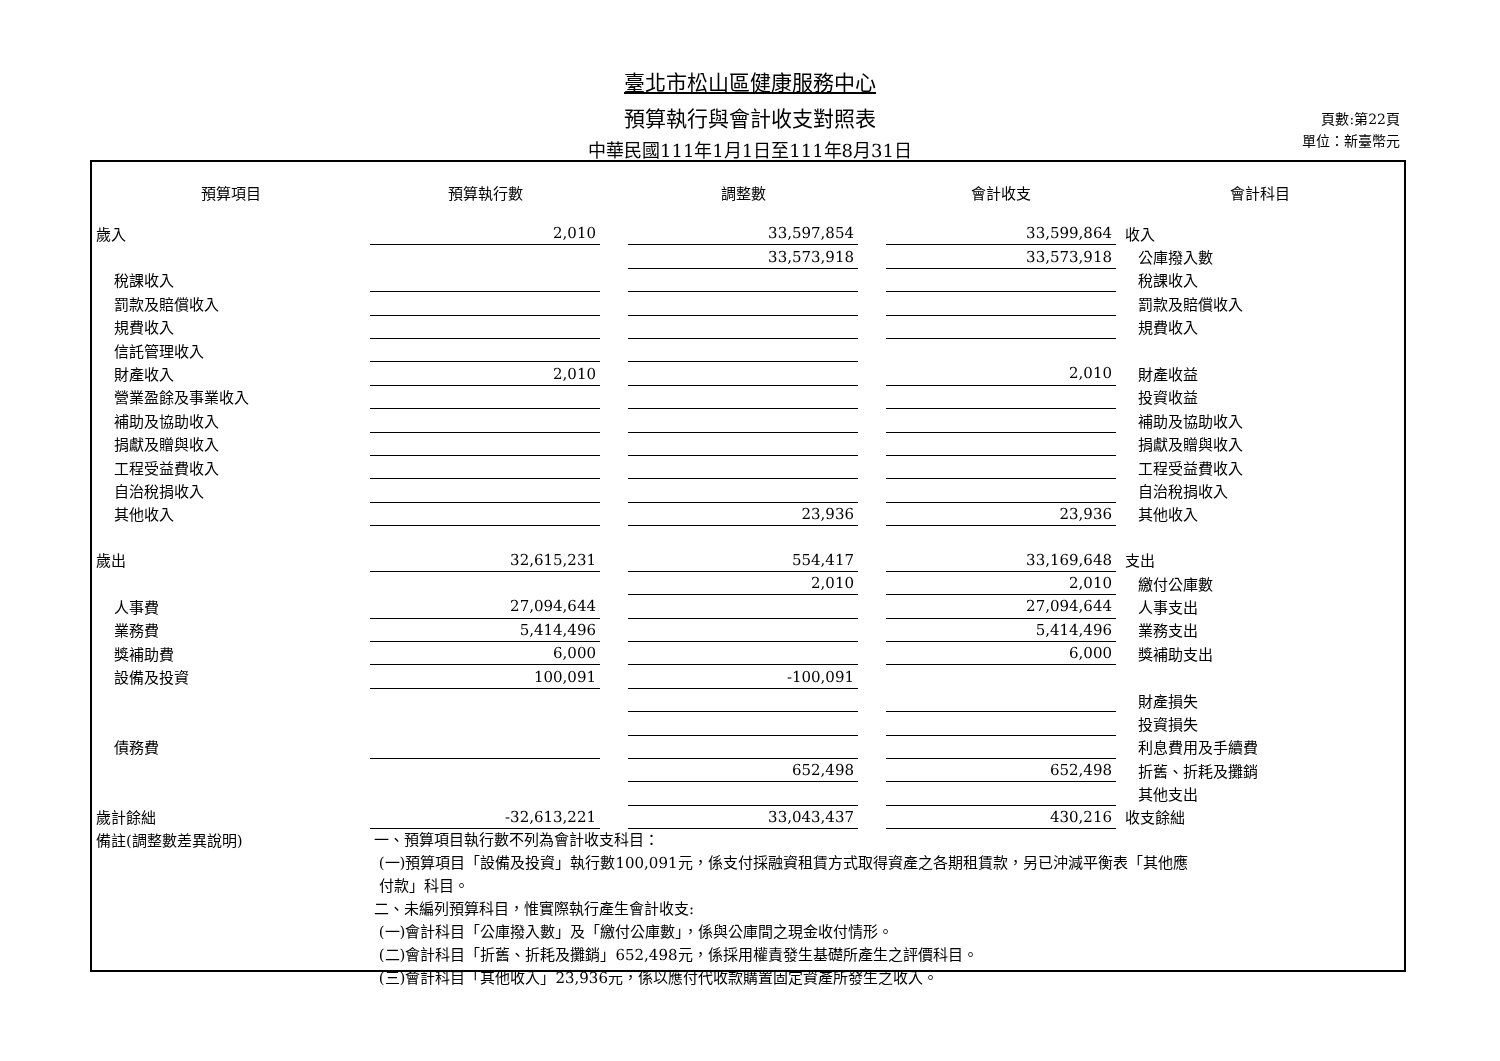臺北市松山區健康服務中心
預算執行與會計收支對照表
中華民國111年1月1日至111年8月31日
頁數:第22頁
單位：新臺幣元
| 預算項目 | 預算執行數 | | 調整數 | | 會計收支 | 會計科目 |
| --- | --- | --- | --- | --- | --- | --- |
| 歲入 | 2,010 | | 33,597,854 | | 33,599,864 | 收入 |
| | | | 33,573,918 | | 33,573,918 | 公庫撥入數 |
| 稅課收入 | | | | | | 稅課收入 |
| 罰款及賠償收入 | | | | | | 罰款及賠償收入 |
| 規費收入 | | | | | | 規費收入 |
| 信託管理收入 | | | | | | |
| 財產收入 | 2,010 | | | | 2,010 | 財產收益 |
| 營業盈餘及事業收入 | | | | | | 投資收益 |
| 補助及協助收入 | | | | | | 補助及協助收入 |
| 捐獻及贈與收入 | | | | | | 捐獻及贈與收入 |
| 工程受益費收入 | | | | | | 工程受益費收入 |
| 自治稅捐收入 | | | | | | 自治稅捐收入 |
| 其他收入 | | | 23,936 | | 23,936 | 其他收入 |
| 歲出 | 32,615,231 | | 554,417 | | 33,169,648 | 支出 |
| | | | 2,010 | | 2,010 | 繳付公庫數 |
| 人事費 | 27,094,644 | | | | 27,094,644 | 人事支出 |
| 業務費 | 5,414,496 | | | | 5,414,496 | 業務支出 |
| 獎補助費 | 6,000 | | | | 6,000 | 獎補助支出 |
| 設備及投資 | 100,091 | | -100,091 | | | |
| | | | | | | 財產損失 |
| | | | | | | 投資損失 |
| 債務費 | | | | | | 利息費用及手續費 |
| | | | 652,498 | | 652,498 | 折舊、折耗及攤銷 |
| | | | | | | 其他支出 |
| 歲計餘絀 | -32,613,221 | | 33,043,437 | | 430,216 | 收支餘絀 |
| 備註(調整數差異說明) | 一、預算項目執行數不列為會計收支科目： (一)預算項目「設備及投資」執行數100,091元，係支付採融資租賃方式取得資產之各期租賃款，另已沖減平衡表「其他應 付款」科目。 二、未編列預算科目，惟實際執行產生會計收支: (一)會計科目「公庫撥入數」及「繳付公庫數」，係與公庫間之現金收付情形。 (二)會計科目「折舊、折耗及攤銷」652,498元，係採用權責發生基礎所產生之評價科目。 (三)會計科目「其他收入」23,936元，係以應付代收款購置固定資產所發生之收入。 | | | | | |